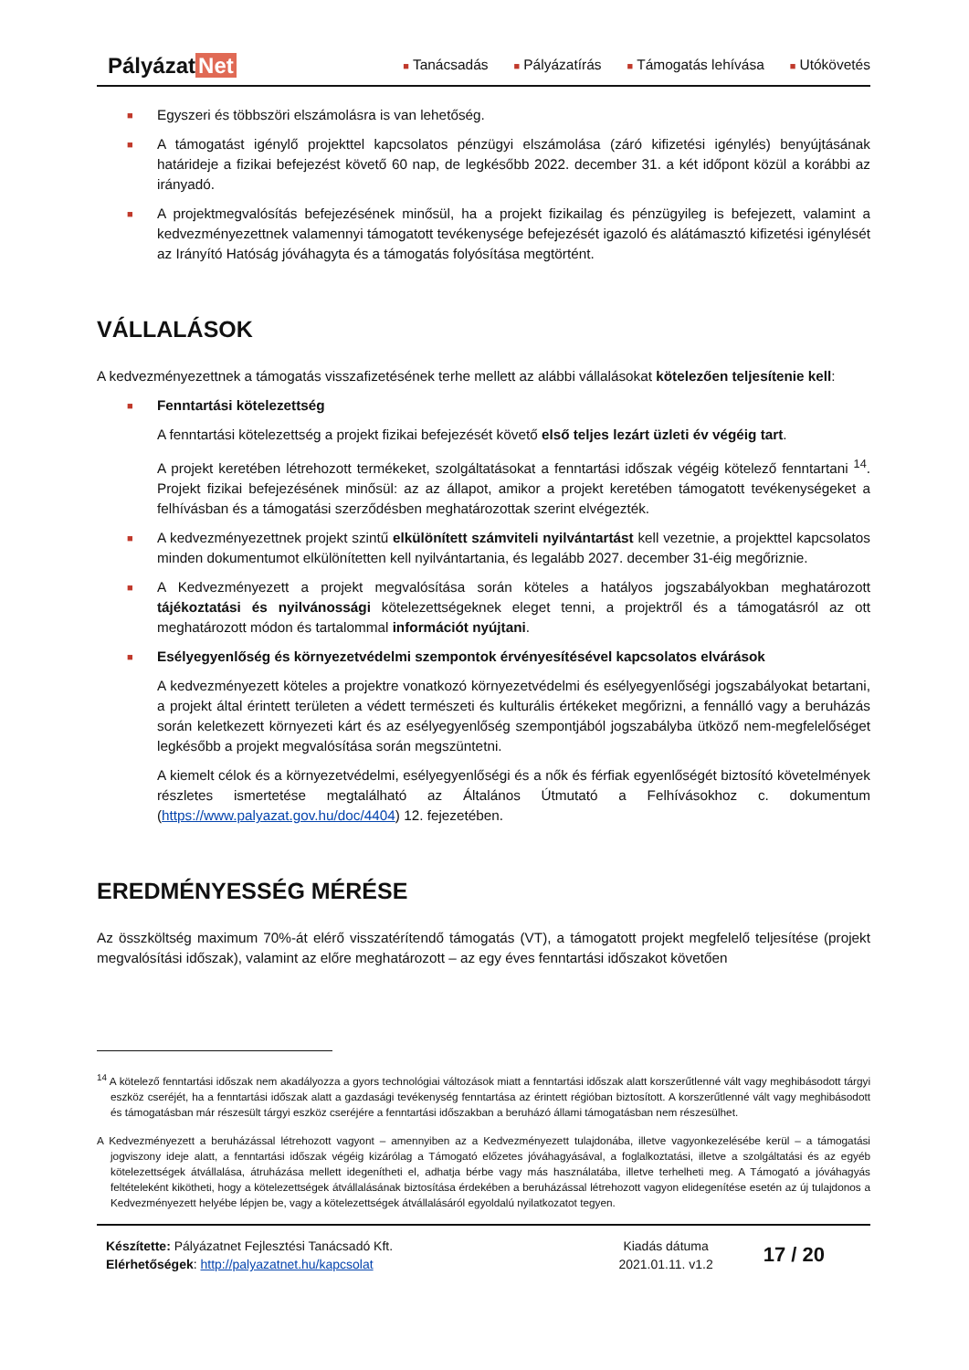Pályázat Net
■ Tanácsadás
■ Pályázatírás
■ Támogatás lehívása
■ Utókövetés
■ Egyszeri és többszöri elszámolásra is van lehetőség.
■ A támogatást igénylő projekttel kapcsolatos pénzügyi elszámolása (záró kifizetési igénylés) benyújtásának határideje a fizikai befejezést követő 60 nap, de legkésőbb 2022. december 31. a két időpont közül a korábbi az irányadó.
■ A projektmegvalósítás befejezésének minősül, ha a projekt fizikailag és pénzügyileg is befejezett, valamint a kedvezményezettnek valamennyi támogatott tevékenysége befejezését igazoló és alátámasztó kifizetési igénylését az Irányító Hatóság jóváhagyta és a támogatás folyósítása megtörtént.
VÁLLALÁSOK
A kedvezményezettnek a támogatás visszafizetésének terhe mellett az alábbi vállalásokat kötelezően teljesítenie kell:
■ Fenntartási kötelezettség
A fenntartási kötelezettség a projekt fizikai befejezését követő első teljes lezárt üzleti év végéig tart.
A projekt keretében létrehozott termékeket, szolgáltatásokat a fenntartási időszak végéig kötelező fenntartani <sup>14</sup>. Projekt fizikai befejezésének minősül: az az állapot, amikor a projekt keretében támogatott tevékenységeket a felhívásban és a támogatási szerződésben meghatározottak szerint elvégezték.
■ A kedvezményezettnek projekt szintű elkülönített számviteli nyilvántartást kell vezetnie, a projekttel kapcsolatos minden dokumentumot elkülönítetten kell nyilvántartania, és legalább 2027. december 31-éig megőriznie.
■ A Kedvezményezett a projekt megvalósítása során köteles a hatályos jogszabályokban meghatározott tájékoztatási és nyilvánossági kötelezettségeknek eleget tenni, a projektről és a támogatásról az ott meghatározott módon és tartalommal információt nyújtani.
■ Esélyegyenlőség és környezetvédelmi szempontok érvényesítésével kapcsolatos elvárások
A kedvezményezett köteles a projektre vonatkozó környezetvédelmi és esélyegyenlőségi jogszabályokat betartani, a projekt által érintett területen a védett természeti és kulturális értékeket megőrizni, a fennálló vagy a beruházás során keletkezett környezeti kárt és az esélyegyenlőség szempontjából jogszabályba ütköző nem-megfelelőséget legkésőbb a projekt megvalósítása során megszüntetni.
A kiemelt célok és a környezetvédelmi, esélyegyenlőségi és a nők és férfiak egyenlőségét biztosító követelmények részletes ismertetése megtalálható az Általános Útmutató a Felhívásokhoz c. dokumentum (https://www.palyazat.gov.hu/doc/4404) 12. fejezetében.
EREDMÉNYESSÉG MÉRÉSE
Az összköltség maximum 70%-át elérő visszatérítendő támogatás (VT), a támogatott projekt megfelelő teljesítése (projekt megvalósítási időszak), valamint az előre meghatározott – az egy éves fenntartási időszakot követően
<sup>14</sup> A kötelező fenntartási időszak nem akadályozza a gyors technológiai változások miatt a fenntartási időszak alatt korszerűtlenné vált vagy meghibásodott tárgyi eszköz cseréjét, ha a fenntartási időszak alatt a gazdasági tevékenység fenntartása az érintett régióban biztosított. A korszerűtlenné vált vagy meghibásodott és támogatásban már részesült tárgyi eszköz cseréjére a fenntartási időszakban a beruházó állami támogatásban nem részesülhet.
A Kedvezményezett a beruházással létrehozott vagyont – amennyiben az a Kedvezményezett tulajdonába, illetve vagyonkezelésébe kerül – a támogatási jogviszony ideje alatt, a fenntartási időszak végéig kizárólag a Támogató előzetes jóváhagyásával, a foglalkoztatási, illetve a szolgáltatási és az egyéb kötelezettségek átvállalása, átruházása mellett idegenítheti el, adhatja bérbe vagy más használatába, illetve terhelheti meg. A Támogató a jóváhagyás feltételeként kikötheti, hogy a kötelezettségek átvállalásának biztosítása érdekében a beruházással létrehozott vagyon elidegenítése esetén az új tulajdonos a Kedvezményezett helyébe lépjen be, vagy a kötelezettségek átvállalásáról egyoldalú nyilatkozatot tegyen.
Készítette: Pályázatnet Fejlesztési Tanácsadó Kft.
Elérhetőségek: http://palyazatnet.hu/kapcsolat
Kiadás dátuma
2021.01.11. v1.2
17 / 20